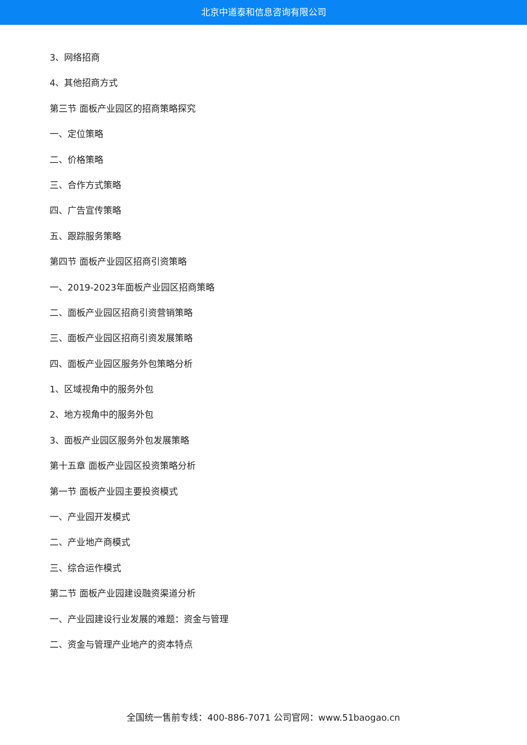北京中道泰和信息咨询有限公司
3、网络招商
4、其他招商方式
第三节 面板产业园区的招商策略探究
一、定位策略
二、价格策略
三、合作方式策略
四、广告宣传策略
五、跟踪服务策略
第四节 面板产业园区招商引资策略
一、2019-2023年面板产业园区招商策略
二、面板产业园区招商引资营销策略
三、面板产业园区招商引资发展策略
四、面板产业园区服务外包策略分析
1、区域视角中的服务外包
2、地方视角中的服务外包
3、面板产业园区服务外包发展策略
第十五章 面板产业园区投资策略分析
第一节 面板产业园主要投资模式
一、产业园开发模式
二、产业地产商模式
三、综合运作模式
第二节 面板产业园建设融资渠道分析
一、产业园建设行业发展的难题：资金与管理
二、资金与管理产业地产的资本特点
全国统一售前专线：400-886-7071 公司官网：www.51baogao.cn